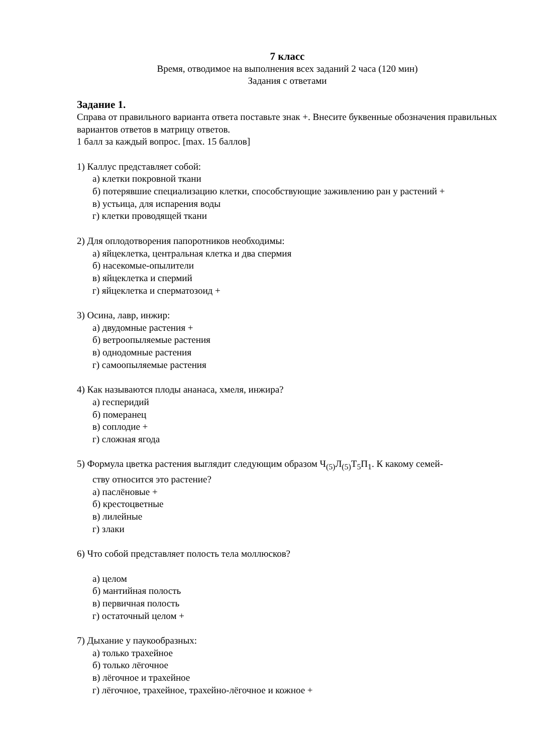7 класс
Время, отводимое на выполнения всех заданий 2 часа (120 мин)
Задания с ответами
Задание 1.
Справа от правильного варианта ответа поставьте знак +. Внесите буквенные обозначения правильных вариантов ответов в матрицу ответов.
1 балл за каждый вопрос. [max. 15 баллов]
1) Каллус представляет собой:
а) клетки покровной ткани
б) потерявшие специализацию клетки, способствующие заживлению ран у растений +
в) устьица, для испарения воды
г) клетки проводящей ткани
2) Для оплодотворения папоротников необходимы:
а) яйцеклетка, центральная клетка и два спермия
б) насекомые-опылители
в) яйцеклетка и спермий
г) яйцеклетка и сперматозоид +
3) Осина, лавр, инжир:
а) двудомные растения +
б) ветроопыляемые растения
в) однодомные растения
г) самоопыляемые растения
4) Как называются плоды ананаса, хмеля, инжира?
а) гесперидий
б) померанец
в) соплодие +
г) сложная ягода
5) Формула цветка растения выглядит следующим образом Ч<sub>(5)</sub>Л<sub>(5)</sub>Т<sub>5</sub>П<sub>1</sub>. К какому семей-
ству относится это растение?
а) паслёновые +
б) крестоцветные
в) лилейные
г) злаки
6) Что собой представляет полость тела моллюсков?
а) целом
б) мантийная полость
в) первичная полость
г) остаточный целом +
7) Дыхание у паукообразных:
а) только трахейное
б) только лёгочное
в) лёгочное и трахейное
г) лёгочное, трахейное, трахейно-лёгочное и кожное +